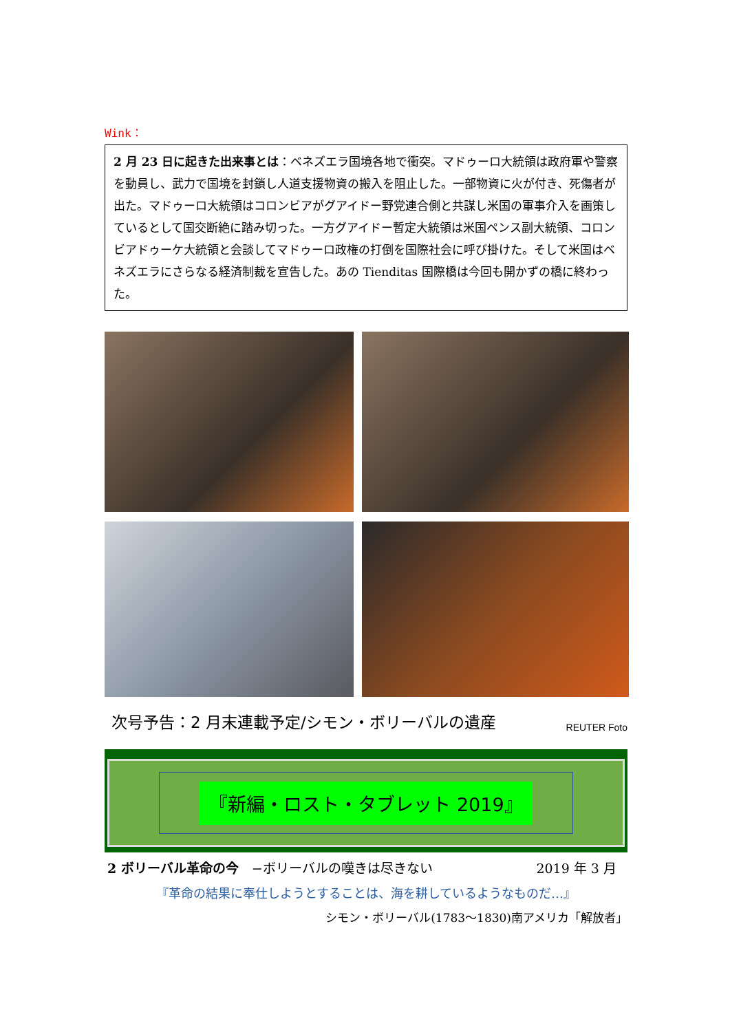Wink：
2 月 23 日に起きた出来事とは：ベネズエラ国境各地で衝突。マドゥーロ大統領は政府軍や警察を動員し、武力で国境を封鎖し人道支援物資の搬入を阻止した。一部物資に火が付き、死傷者が出た。マドゥーロ大統領はコロンビアがグアイドー野党連合側と共謀し米国の軍事介入を画策しているとして国交断絶に踏み切った。一方グアイドー暫定大統領は米国ペンス副大統領、コロンビアドゥーケ大統領と会談してマドゥーロ政権の打倒を国際社会に呼び掛けた。そして米国はベネズエラにさらなる経済制裁を宣告した。あの Tienditas 国際橋は今回も開かずの橋に終わった。
次号予告：2 月末連載予定/シモン・ボリーバルの遺産 REUTER Foto
『新編・ロスト・タブレット 2019』
2 ボリーバル革命の今　−ボリーバルの嘆きは尽きない 2019 年 3 月
『革命の結果に奉仕しようとすることは、海を耕しているようなものだ…』
シモン・ボリーバル(1783～1830)南アメリカ「解放者」